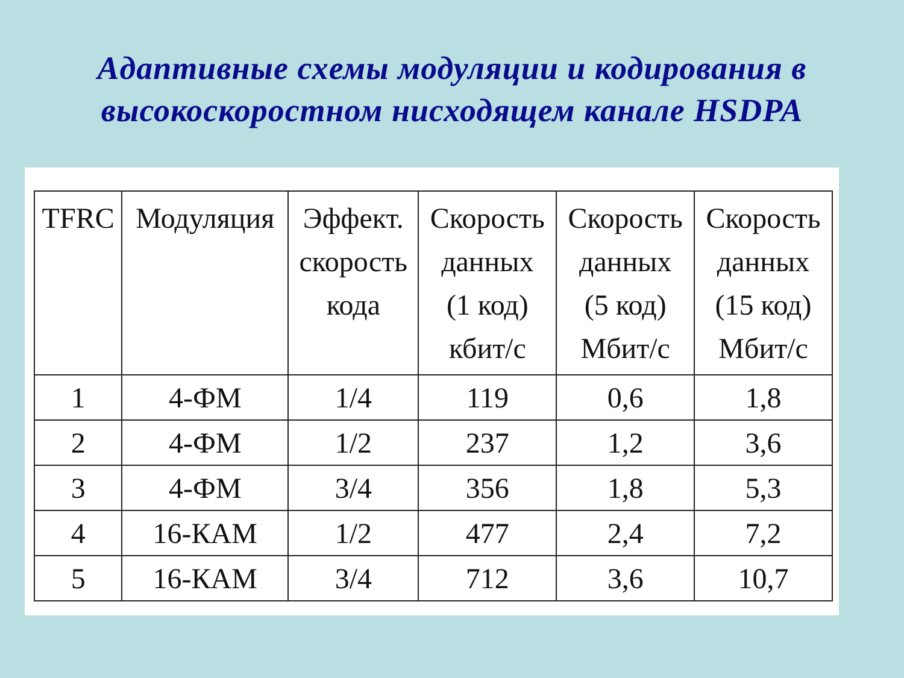Адаптивные схемы модуляции и кодирования в
высокоскоростном нисходящем канале HSDPA
| TFRC | Модуляция | Эффект. скорость кода | Скорость данных (1 код) кбит/с | Скорость данных (5 код) Мбит/с | Скорость данных (15 код) Мбит/с |
| --- | --- | --- | --- | --- | --- |
| 1 | 4-ФМ | 1/4 | 119 | 0,6 | 1,8 |
| 2 | 4-ФМ | 1/2 | 237 | 1,2 | 3,6 |
| 3 | 4-ФМ | 3/4 | 356 | 1,8 | 5,3 |
| 4 | 16-КАМ | 1/2 | 477 | 2,4 | 7,2 |
| 5 | 16-КАМ | 3/4 | 712 | 3,6 | 10,7 |